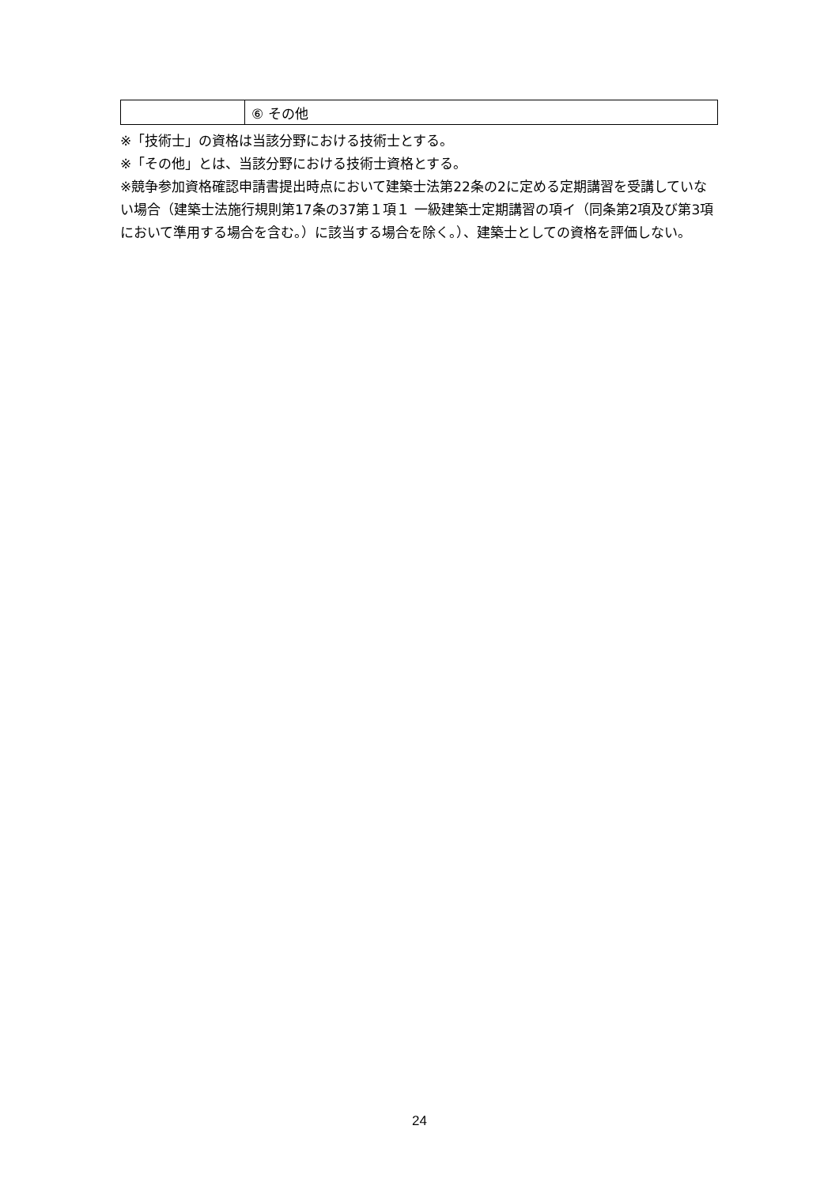| | ⑥ その他 |
※「技術士」の資格は当該分野における技術士とする。
※「その他」とは、当該分野における技術士資格とする。
※競争参加資格確認申請書提出時点において建築士法第22条の2に定める定期講習を受講していない場合（建築士法施行規則第17条の37第１項１ 一級建築士定期講習の項イ（同条第2項及び第3項において準用する場合を含む。）に該当する場合を除く。）、建築士としての資格を評価しない。
24